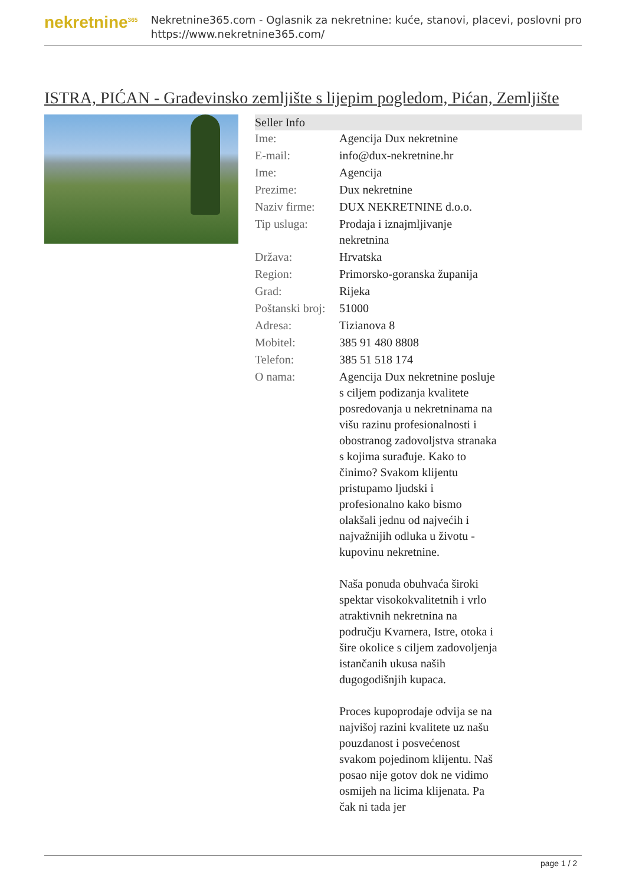nekretnine<sup>365</sup>
Nekretnine365.com - Oglasnik za nekretnine: kuće, stanovi, placevi, poslovni pro
https://www.nekretnine365.com/
ISTRA, PIĆAN - Građevinsko zemljište s lijepim pogledom, Pićan, Zemljište
| Seller Info | |
| --- | --- |
| Ime: | Agencija Dux nekretnine |
| E-mail: | info@dux-nekretnine.hr |
| Ime: | Agencija |
| Prezime: | Dux nekretnine |
| Naziv firme: | DUX NEKRETNINE d.o.o. |
| Tip usluga: | Prodaja i iznajmljivanje nekretnina |
| Država: | Hrvatska |
| Region: | Primorsko-goranska županija |
| Grad: | Rijeka |
| Poštanski broj: | 51000 |
| Adresa: | Tizianova 8 |
| Mobitel: | 385 91 480 8808 |
| Telefon: | 385 51 518 174 |
| O nama: | Agencija Dux nekretnine posluje s ciljem podizanja kvalitete posredovanja u nekretninama na višu razinu profesionalnosti i obostranog zadovoljstva stranaka s kojima surađuje. Kako to činimo? Svakom klijentu pristupamo ljudski i profesionalno kako bismo olakšali jednu od najvećih i najvažnijih odluka u životu - kupovinu nekretnine. Naša ponuda obuhvaća široki spektar visokokvalitetnih i vrlo atraktivnih nekretnina na području Kvarnera, Istre, otoka i šire okolice s ciljem zadovoljenja istančanih ukusa naših dugogodišnjih kupaca. Proces kupoprodaje odvija se na najvišoj razini kvalitete uz našu pouzdanost i posvećenost svakom pojedinom klijentu. Naš posao nije gotov dok ne vidimo osmijeh na licima klijenata. Pa čak ni tada jer |
page 1 / 2